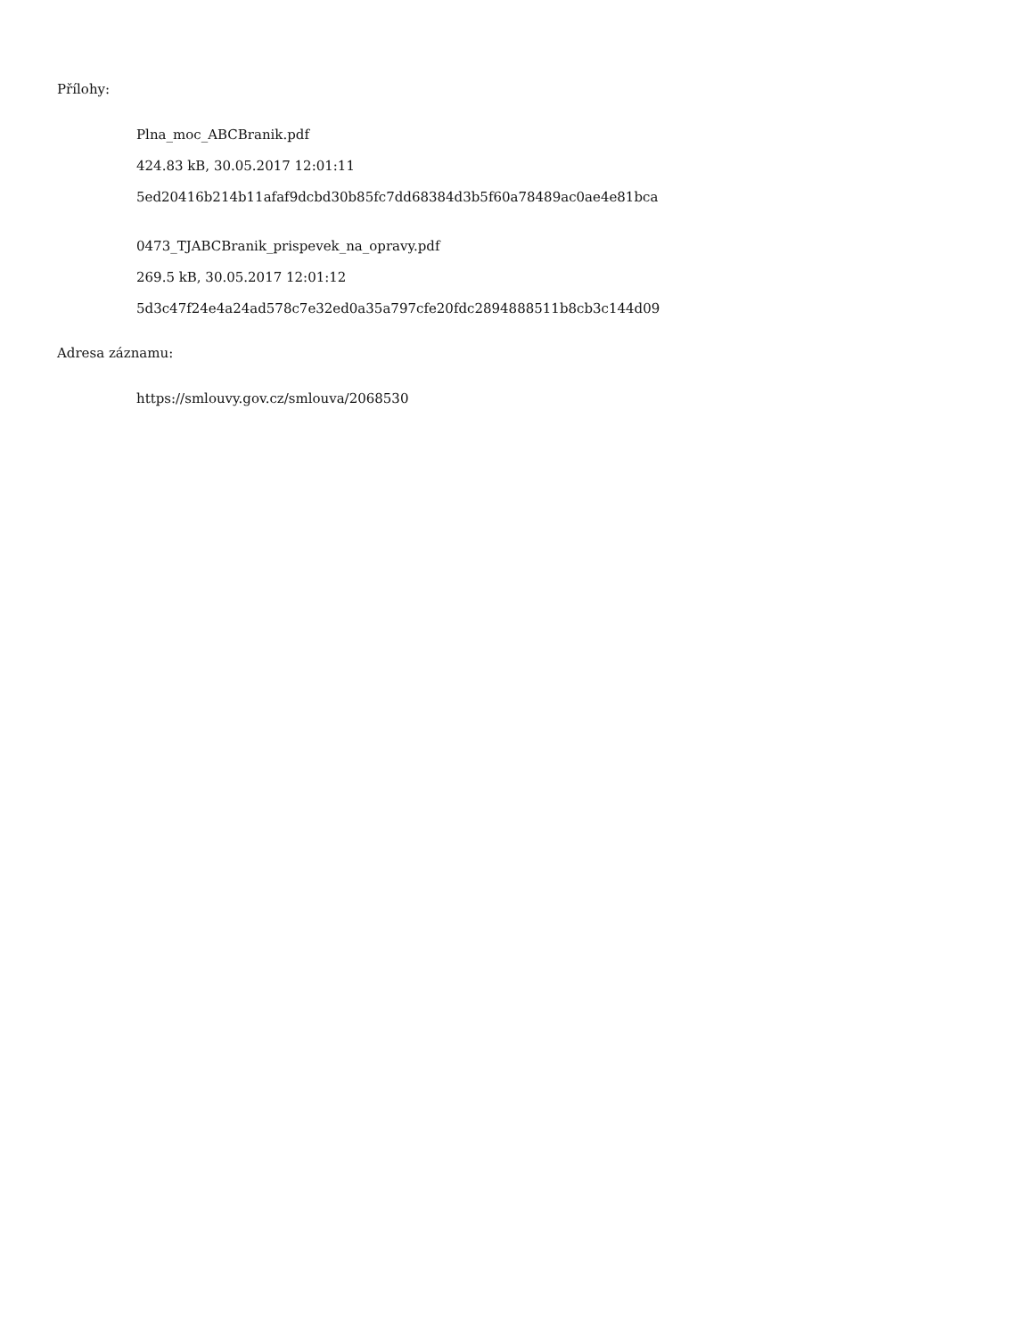Přílohy:
Plna_moc_ABCBranik.pdf
424.83 kB, 30.05.2017 12:01:11
5ed20416b214b11afaf9dcbd30b85fc7dd68384d3b5f60a78489ac0ae4e81bca
0473_TJABCBranik_prispevek_na_opravy.pdf
269.5 kB, 30.05.2017 12:01:12
5d3c47f24e4a24ad578c7e32ed0a35a797cfe20fdc2894888511b8cb3c144d09
Adresa záznamu:
https://smlouvy.gov.cz/smlouva/2068530